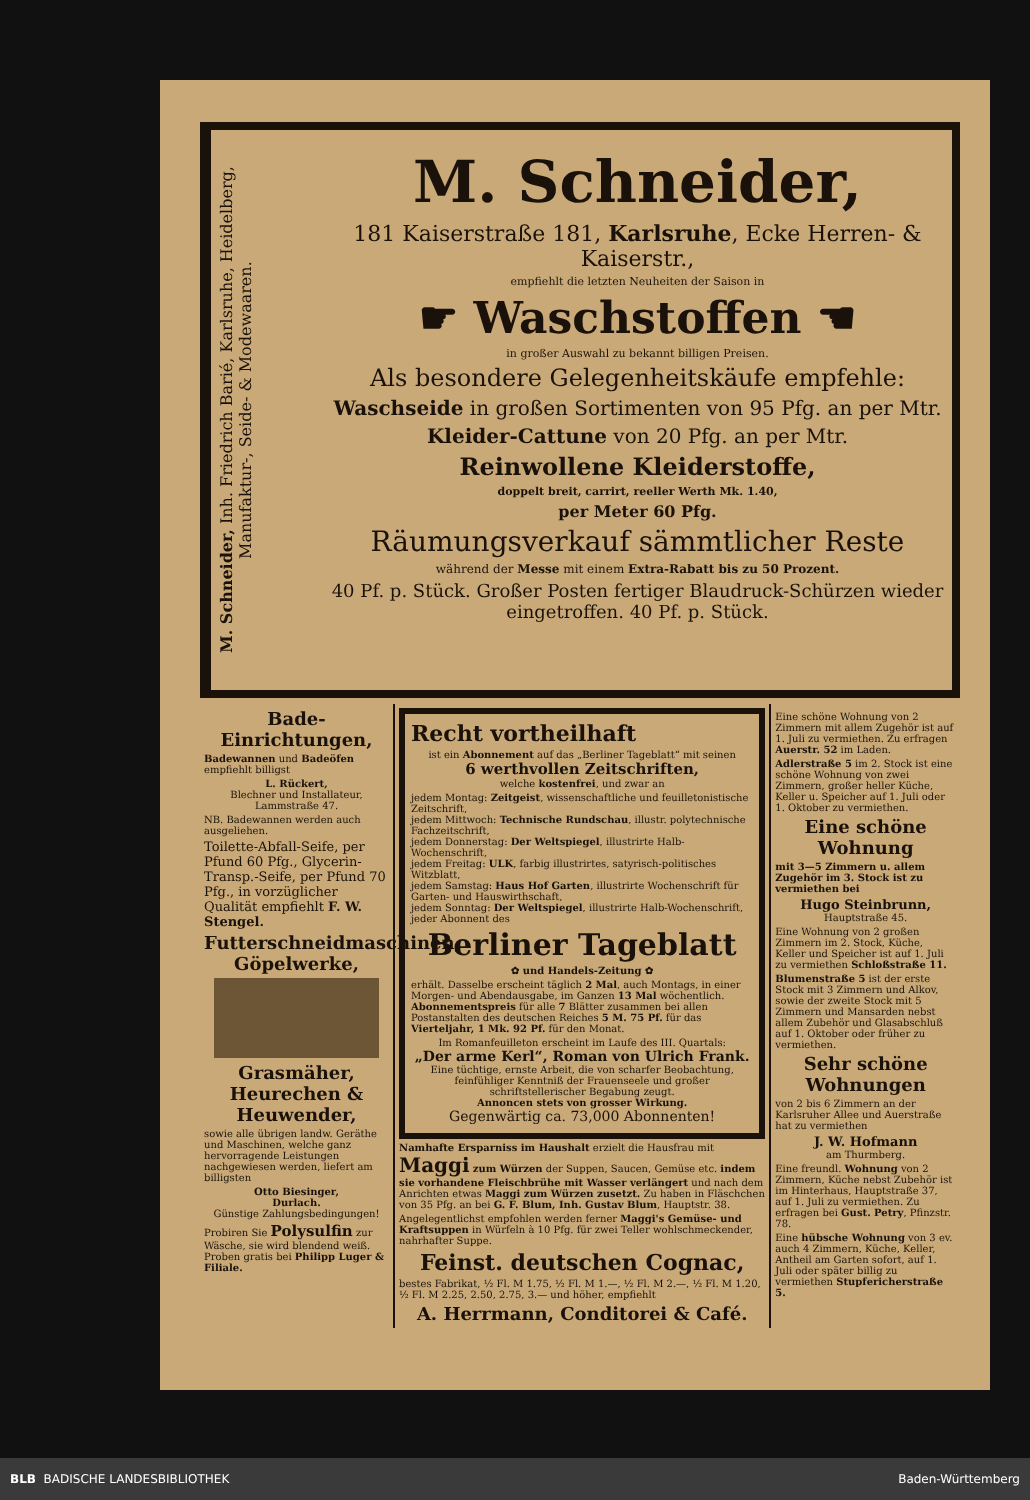M. Schneider, Inh. Friedrich Barié, Karlsruhe, Heidelberg, Manufaktur-, Seide- & Modewaaren.
M. Schneider,
181 Kaiserstraße 181, Karlsruhe, Ecke Herren- & Kaiserstr.,
empfiehlt die letzten Neuheiten der Saison in
☛ Waschstoffen ☚
in großer Auswahl zu bekannt billigen Preisen.
Als besondere Gelegenheitskäufe empfehle:
Waschseide in großen Sortimenten von 95 Pfg. an per Mtr.
Kleider-Cattune von 20 Pfg. an per Mtr.
Reinwollene Kleiderstoffe,
doppelt breit, carrirt, reeller Werth Mk. 1.40,
per Meter 60 Pfg.
Räumungsverkauf sämmtlicher Reste
während der Messe mit einem Extra-Rabatt bis zu 50 Prozent.
40 Pf. p. Stück. Großer Posten fertiger Blaudruck-Schürzen wieder eingetroffen. 40 Pf. p. Stück.
Bade-Einrichtungen,
Badewannen und Badeöfen empfiehlt billigst
L. Rückert,
Blechner und Installateur, Lammstraße 47.
NB. Badewannen werden auch ausgeliehen.
Toilette-Abfall-Seife, per Pfund 60 Pfg., Glycerin-Transp.-Seife, per Pfund 70 Pfg., in vorzüglicher Qualität empfiehlt F. W. Stengel.
Futterschneidmaschinen, Göpelwerke,
Grasmäher, Heurechen & Heuwender,
sowie alle übrigen landw. Geräthe und Maschinen, welche ganz hervorragende Leistungen nachgewiesen werden, liefert am billigsten
Otto Biesinger,
Durlach.
Günstige Zahlungsbedingungen!
Probiren Sie Polysulfin zur Wäsche, sie wird blendend weiß. Proben gratis bei Philipp Luger & Filiale.
Recht vortheilhaft
ist ein Abonnement auf das „Berliner Tageblatt“ mit seinen
6 werthvollen Zeitschriften,
welche kostenfrei, und zwar an
jedem Montag: Zeitgeist, wissenschaftliche und feuilletonistische Zeitschrift,
jedem Mittwoch: Technische Rundschau, illustr. polytechnische Fachzeitschrift,
jedem Donnerstag: Der Weltspiegel, illustrirte Halb-Wochenschrift,
jedem Freitag: ULK, farbig illustrirtes, satyrisch-politisches Witzblatt,
jedem Samstag: Haus Hof Garten, illustrirte Wochenschrift für Garten- und Hauswirthschaft,
jedem Sonntag: Der Weltspiegel, illustrirte Halb-Wochenschrift, jeder Abonnent des
Berliner Tageblatt
✿ und Handels-Zeitung ✿
erhält. Dasselbe erscheint täglich 2 Mal, auch Montags, in einer Morgen- und Abendausgabe, im Ganzen 13 Mal wöchentlich. Abonnementspreis für alle 7 Blätter zusammen bei allen Postanstalten des deutschen Reiches 5 M. 75 Pf. für das Vierteljahr, 1 Mk. 92 Pf. für den Monat.
Im Romanfeuilleton erscheint im Laufe des III. Quartals:
„Der arme Kerl“, Roman von Ulrich Frank.
Eine tüchtige, ernste Arbeit, die von scharfer Beobachtung, feinfühliger Kenntniß der Frauenseele und großer schriftstellerischer Begabung zeugt.
Annoncen stets von grosser Wirkung.
Gegenwärtig ca. 73,000 Abonnenten!
Namhafte Ersparniss im Haushalt erzielt die Hausfrau mit Maggi zum Würzen der Suppen, Saucen, Gemüse etc. indem sie vorhandene Fleischbrühe mit Wasser verlängert und nach dem Anrichten etwas Maggi zum Würzen zusetzt. Zu haben in Fläschchen von 35 Pfg. an bei G. F. Blum, Inh. Gustav Blum, Hauptstr. 38.
Angelegentlichst empfohlen werden ferner Maggi's Gemüse- und Kraftsuppen in Würfeln à 10 Pfg. für zwei Teller wohlschmeckender, nahrhafter Suppe.
Feinst. deutschen Cognac,
bestes Fabrikat, ½ Fl. M 1.75, ½ Fl. M 1.—, ½ Fl. M 2.—, ½ Fl. M 1.20, ½ Fl. M 2.25, 2.50, 2.75, 3.— und höher, empfiehlt
A. Herrmann, Conditorei & Café.
Eine schöne Wohnung von 2 Zimmern mit allem Zugehör ist auf 1. Juli zu vermiethen. Zu erfragen Auerstr. 52 im Laden.
Adlerstraße 5 im 2. Stock ist eine schöne Wohnung von zwei Zimmern, großer heller Küche, Keller u. Speicher auf 1. Juli oder 1. Oktober zu vermiethen.
Eine schöne Wohnung
mit 3—5 Zimmern u. allem Zugehör im 3. Stock ist zu vermiethen bei
Hugo Steinbrunn,
Hauptstraße 45.
Eine Wohnung von 2 großen Zimmern im 2. Stock, Küche, Keller und Speicher ist auf 1. Juli zu vermiethen Schloßstraße 11.
Blumenstraße 5 ist der erste Stock mit 3 Zimmern und Alkov, sowie der zweite Stock mit 5 Zimmern und Mansarden nebst allem Zubehör und Glasabschluß auf 1. Oktober oder früher zu vermiethen.
Sehr schöne Wohnungen
von 2 bis 6 Zimmern an der Karlsruher Allee und Auerstraße hat zu vermiethen
J. W. Hofmann
am Thurmberg.
Eine freundl. Wohnung von 2 Zimmern, Küche nebst Zubehör ist im Hinterhaus, Hauptstraße 37, auf 1. Juli zu vermiethen. Zu erfragen bei Gust. Petry, Pfinzstr. 78.
Eine hübsche Wohnung von 3 ev. auch 4 Zimmern, Küche, Keller, Antheil am Garten sofort, auf 1. Juli oder später billig zu vermiethen Stupfericherstraße 5.
BLB BADISCHE LANDESBIBLIOTHEK Baden-Württemberg